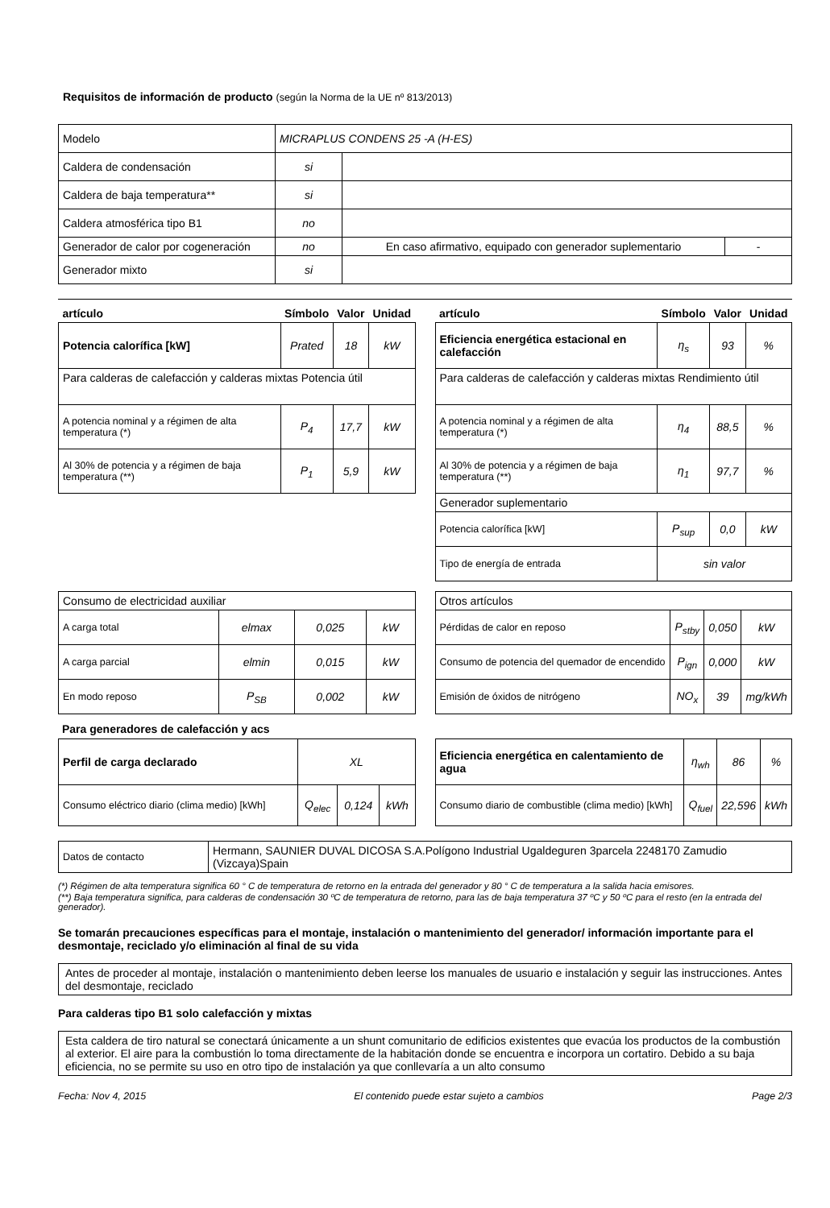Requisitos de información de producto (según la Norma de la UE nº 813/2013)
| Modelo | MICRAPLUS CONDENS 25 -A (H-ES) | | |
| Caldera de condensación | si | | |
| Caldera de baja temperatura** | si | | |
| Caldera atmosférica tipo B1 | no | | |
| Generador de calor por cogeneración | no | En caso afirmativo, equipado con generador suplementario | - |
| Generador mixto | si | | |
| artículo | Símbolo | Valor | Unidad |
| --- | --- | --- | --- |
| Potencia calorífica [kW] | Prated | 18 | kW |
| Para calderas de calefacción y calderas mixtas Potencia útil | | | |
| A potencia nominal y a régimen de alta temperatura (*) | P<sub>4</sub> | 17,7 | kW |
| Al 30% de potencia y a régimen de baja temperatura (**) | P<sub>1</sub> | 5,9 | kW |
| artículo | Símbolo | Valor | Unidad |
| --- | --- | --- | --- |
| Eficiencia energética estacional en calefacción | η<sub>s</sub> | 93 | % |
| Para calderas de calefacción y calderas mixtas Rendimiento útil | | | |
| A potencia nominal y a régimen de alta temperatura (*) | η<sub>4</sub> | 88,5 | % |
| Al 30% de potencia y a régimen de baja temperatura (**) | η<sub>1</sub> | 97,7 | % |
| Generador suplementario | | | |
| Potencia calorífica [kW] | P<sub>sup</sub> | 0,0 | kW |
| Tipo de energía de entrada | sin valor | | |
| Consumo de electricidad auxiliar | | | |
| A carga total | elmax | 0,025 | kW |
| A carga parcial | elmin | 0,015 | kW |
| En modo reposo | P<sub>SB</sub> | 0,002 | kW |
| Otros artículos | | | |
| Pérdidas de calor en reposo | P<sub>stby</sub> | 0,050 | kW |
| Consumo de potencia del quemador de encendido | P<sub>ign</sub> | 0,000 | kW |
| Emisión de óxidos de nitrógeno | NO<sub>x</sub> | 39 | mg/kWh |
Para generadores de calefacción y acs
| Perfil de carga declarado | XL | | |
| Consumo eléctrico diario (clima medio) [kWh] | Q<sub>elec</sub> | 0,124 | kWh |
| Eficiencia energética en calentamiento de agua | η<sub>wh</sub> | 86 | % |
| Consumo diario de combustible (clima medio) [kWh] | Q<sub>fuel</sub> | 22,596 | kWh |
| Datos de contacto | Hermann, SAUNIER DUVAL DICOSA S.A.Polígono Industrial Ugaldeguren 3parcela 2248170 Zamudio (Vizcaya)Spain |
(*) Régimen de alta temperatura significa 60 ° C de temperatura de retorno en la entrada del generador y 80 ° C de temperatura a la salida hacia emisores.
(**) Baja temperatura significa, para calderas de condensación 30 ºC de temperatura de retorno, para las de baja temperatura 37 ºC y 50 ºC para el resto (en la entrada del generador).
Se tomarán precauciones específicas para el montaje, instalación o mantenimiento del generador/ información importante para el desmontaje, reciclado y/o eliminación al final de su vida
Antes de proceder al montaje, instalación o mantenimiento deben leerse los manuales de usuario e instalación y seguir las instrucciones. Antes del desmontaje, reciclado
Para calderas tipo B1 solo calefacción y mixtas
Esta caldera de tiro natural se conectará únicamente a un shunt comunitario de edificios existentes que evacúa los productos de la combustión al exterior. El aire para la combustión lo toma directamente de la habitación donde se encuentra e incorpora un cortatiro. Debido a su baja eficiencia, no se permite su uso en otro tipo de instalación ya que conllevaría a un alto consumo
Fecha: Nov 4, 2015 El contenido puede estar sujeto a cambios Page 2/3